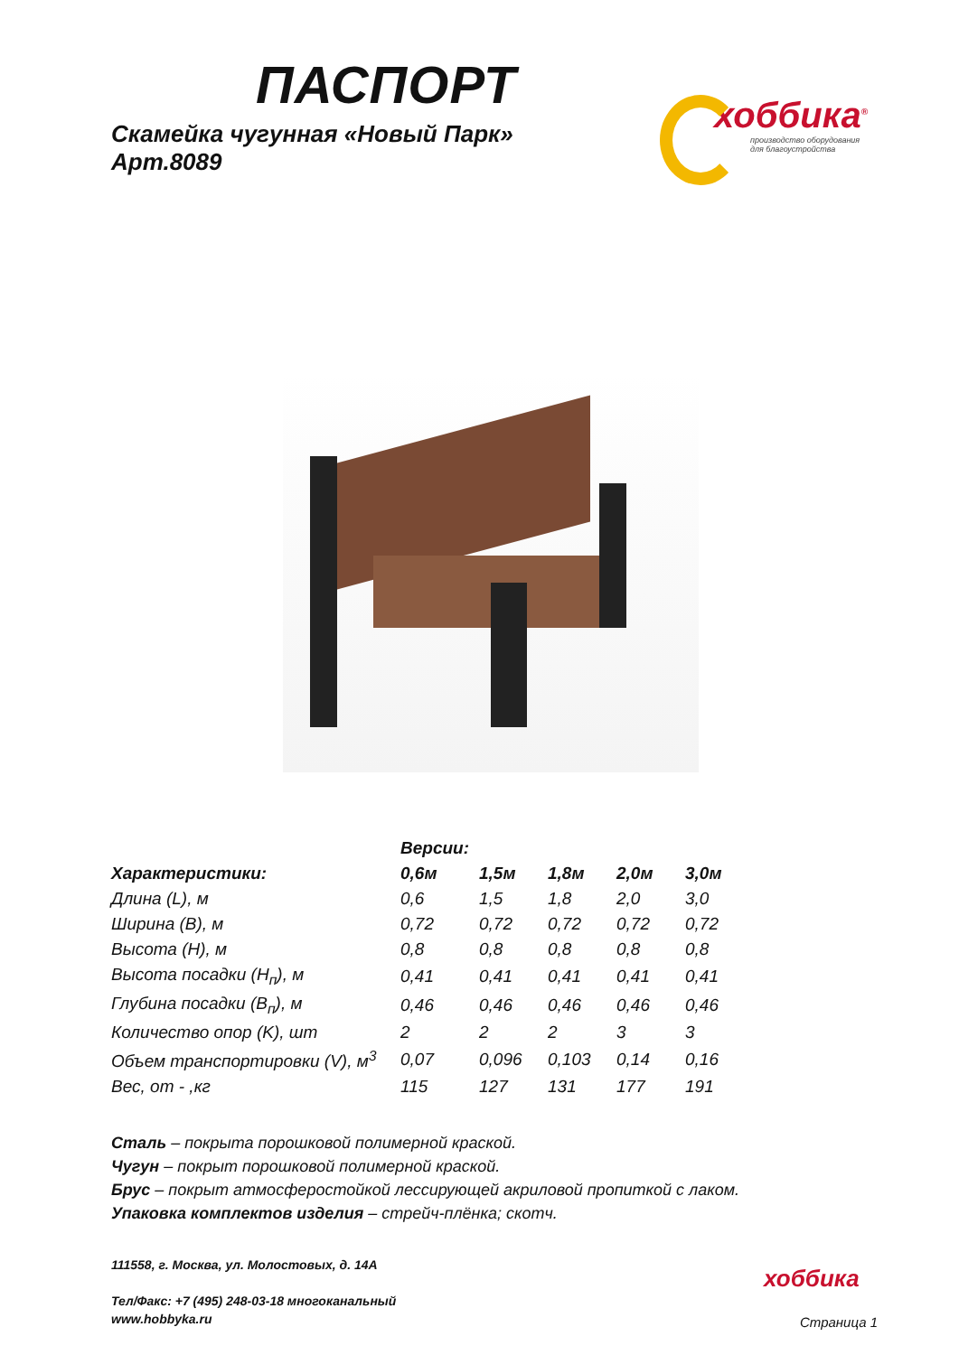хоббика<sup>®</sup>
производство оборудования
для благоустройства
ПАСПОРТ
Скамейка чугунная «Новый Парк»
Арт.8089
| | Версии: | | | | |
| --- | --- | --- | --- | --- | --- |
| Характеристики: | 0,6м | 1,5м | 1,8м | 2,0м | 3,0м |
| Длина (L), м | 0,6 | 1,5 | 1,8 | 2,0 | 3,0 |
| Ширина (B), м | 0,72 | 0,72 | 0,72 | 0,72 | 0,72 |
| Высота (H), м | 0,8 | 0,8 | 0,8 | 0,8 | 0,8 |
| Высота посадки (H<sub>п</sub>), м | 0,41 | 0,41 | 0,41 | 0,41 | 0,41 |
| Глубина посадки (B<sub>п</sub>), м | 0,46 | 0,46 | 0,46 | 0,46 | 0,46 |
| Количество опор (K), шт | 2 | 2 | 2 | 3 | 3 |
| Объем транспортировки (V), м<sup>3</sup> | 0,07 | 0,096 | 0,103 | 0,14 | 0,16 |
| Вес, от - ,кг | 115 | 127 | 131 | 177 | 191 |
Сталь – покрыта порошковой полимерной краской.
Чугун – покрыт порошковой полимерной краской.
Брус – покрыт атмосферостойкой лессирующей акриловой пропиткой с лаком.
Упаковка комплектов изделия – стрейч-плёнка; скотч.
111558, г. Москва, ул. Молостовых, д. 14А
Тел/Факс: +7 (495) 248-03-18 многоканальный
www.hobbyka.ru
хоббика
Страница 1